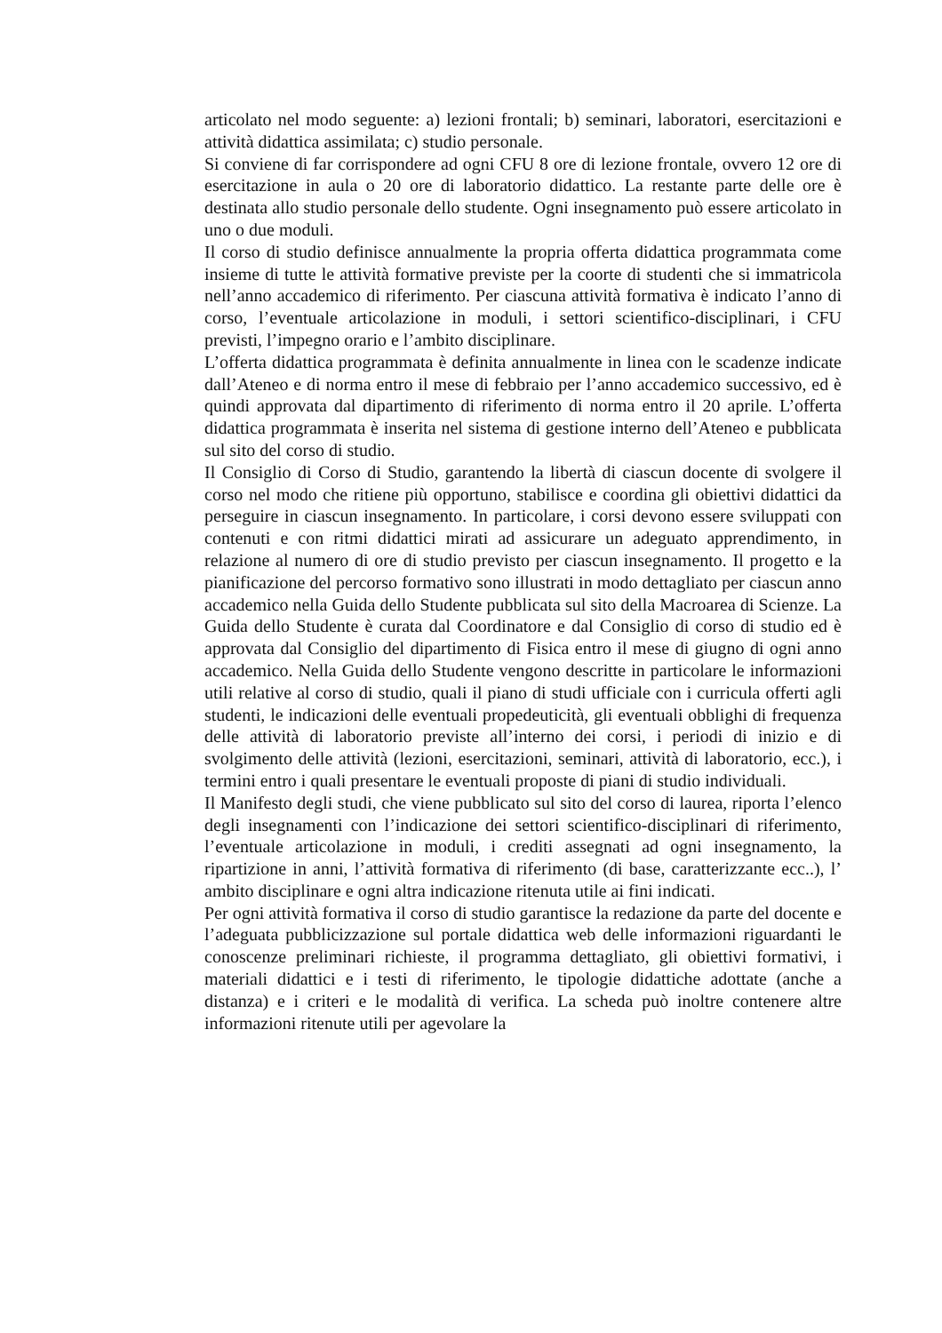articolato nel modo seguente: a) lezioni frontali; b) seminari, laboratori, esercitazioni e attività didattica assimilata; c) studio personale.
Si conviene di far corrispondere ad ogni CFU 8 ore di lezione frontale, ovvero 12 ore di esercitazione in aula o 20 ore di laboratorio didattico. La restante parte delle ore è destinata allo studio personale dello studente. Ogni insegnamento può essere articolato in uno o due moduli.
Il corso di studio definisce annualmente la propria offerta didattica programmata come insieme di tutte le attività formative previste per la coorte di studenti che si immatricola nell’anno accademico di riferimento. Per ciascuna attività formativa è indicato l’anno di corso, l’eventuale articolazione in moduli, i settori scientifico-disciplinari, i CFU previsti, l’impegno orario e l’ambito disciplinare.
L’offerta didattica programmata è definita annualmente in linea con le scadenze indicate dall’Ateneo e di norma entro il mese di febbraio per l’anno accademico successivo, ed è quindi approvata dal dipartimento di riferimento di norma entro il 20 aprile. L’offerta didattica programmata è inserita nel sistema di gestione interno dell’Ateneo e pubblicata sul sito del corso di studio.
Il Consiglio di Corso di Studio, garantendo la libertà di ciascun docente di svolgere il corso nel modo che ritiene più opportuno, stabilisce e coordina gli obiettivi didattici da perseguire in ciascun insegnamento. In particolare, i corsi devono essere sviluppati con contenuti e con ritmi didattici mirati ad assicurare un adeguato apprendimento, in relazione al numero di ore di studio previsto per ciascun insegnamento. Il progetto e la pianificazione del percorso formativo sono illustrati in modo dettagliato per ciascun anno accademico nella Guida dello Studente pubblicata sul sito della Macroarea di Scienze. La Guida dello Studente è curata dal Coordinatore e dal Consiglio di corso di studio ed è approvata dal Consiglio del dipartimento di Fisica entro il mese di giugno di ogni anno accademico. Nella Guida dello Studente vengono descritte in particolare le informazioni utili relative al corso di studio, quali il piano di studi ufficiale con i curricula offerti agli studenti, le indicazioni delle eventuali propedeuticità, gli eventuali obblighi di frequenza delle attività di laboratorio previste all’interno dei corsi, i periodi di inizio e di svolgimento delle attività (lezioni, esercitazioni, seminari, attività di laboratorio, ecc.), i termini entro i quali presentare le eventuali proposte di piani di studio individuali.
Il Manifesto degli studi, che viene pubblicato sul sito del corso di laurea, riporta l’elenco degli insegnamenti con l’indicazione dei settori scientifico-disciplinari di riferimento, l’eventuale articolazione in moduli, i crediti assegnati ad ogni insegnamento, la ripartizione in anni, l’attività formativa di riferimento (di base, caratterizzante ecc..), l’ ambito disciplinare e ogni altra indicazione ritenuta utile ai fini indicati.
Per ogni attività formativa il corso di studio garantisce la redazione da parte del docente e l’adeguata pubblicizzazione sul portale didattica web delle informazioni riguardanti le conoscenze preliminari richieste, il programma dettagliato, gli obiettivi formativi, i materiali didattici e i testi di riferimento, le tipologie didattiche adottate (anche a distanza) e i criteri e le modalità di verifica. La scheda può inoltre contenere altre informazioni ritenute utili per agevolare la